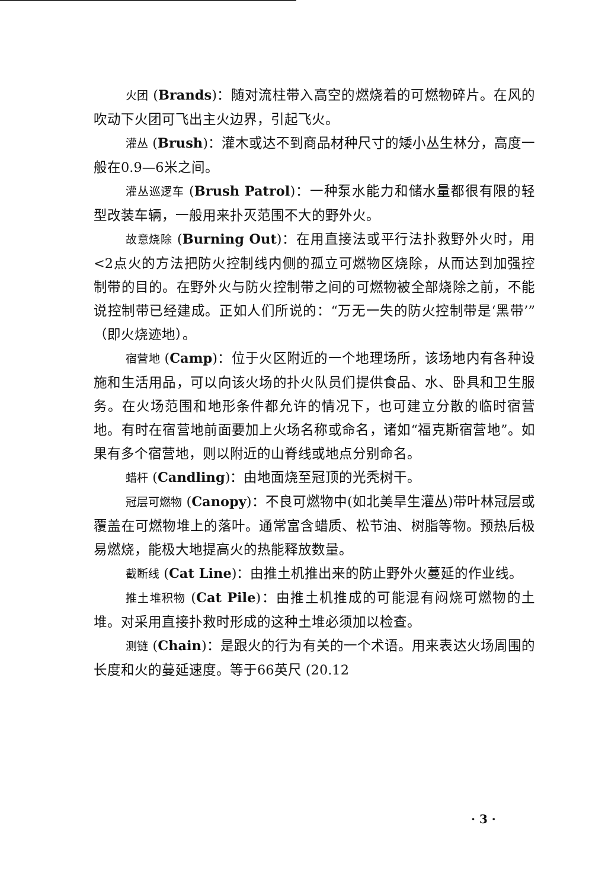火团 (Brands)：随对流柱带入高空的燃烧着的可燃物碎片。在风的吹动下火团可飞出主火边界，引起飞火。
灌丛 (Brush)：灌木或达不到商品材种尺寸的矮小丛生林分，高度一般在0.9—6米之间。
灌丛巡逻车 (Brush Patrol)：一种泵水能力和储水量都很有限的轻型改装车辆，一般用来扑灭范围不大的野外火。
故意烧除 (Burning Out)：在用直接法或平行法扑救野外火时，用<2点火的方法把防火控制线内侧的孤立可燃物区烧除，从而达到加强控制带的目的。在野外火与防火控制带之间的可燃物被全部烧除之前，不能说控制带已经建成。正如人们所说的：“万无一失的防火控制带是‘黑带’”（即火烧迹地）。
宿营地 (Camp)：位于火区附近的一个地理场所，该场地内有各种设施和生活用品，可以向该火场的扑火队员们提供食品、水、卧具和卫生服务。在火场范围和地形条件都允许的情况下，也可建立分散的临时宿营地。有时在宿营地前面要加上火场名称或命名，诸如“福克斯宿营地”。如果有多个宿营地，则以附近的山脊线或地点分别命名。
蜡杆 (Candling)：由地面烧至冠顶的光秃树干。
冠层可燃物 (Canopy)：不良可燃物中(如北美旱生灌丛)带叶林冠层或覆盖在可燃物堆上的落叶。通常富含蜡质、松节油、树脂等物。预热后极易燃烧，能极大地提高火的热能释放数量。
截断线 (Cat Line)：由推土机推出来的防止野外火蔓延的作业线。
推土堆积物 (Cat Pile)：由推土机推成的可能混有闷烧可燃物的土堆。对采用直接扑救时形成的这种土堆必须加以检查。
测链 (Chain)：是跟火的行为有关的一个术语。用来表达火场周围的长度和火的蔓延速度。等于66英尺 (20.12
· 3 ·